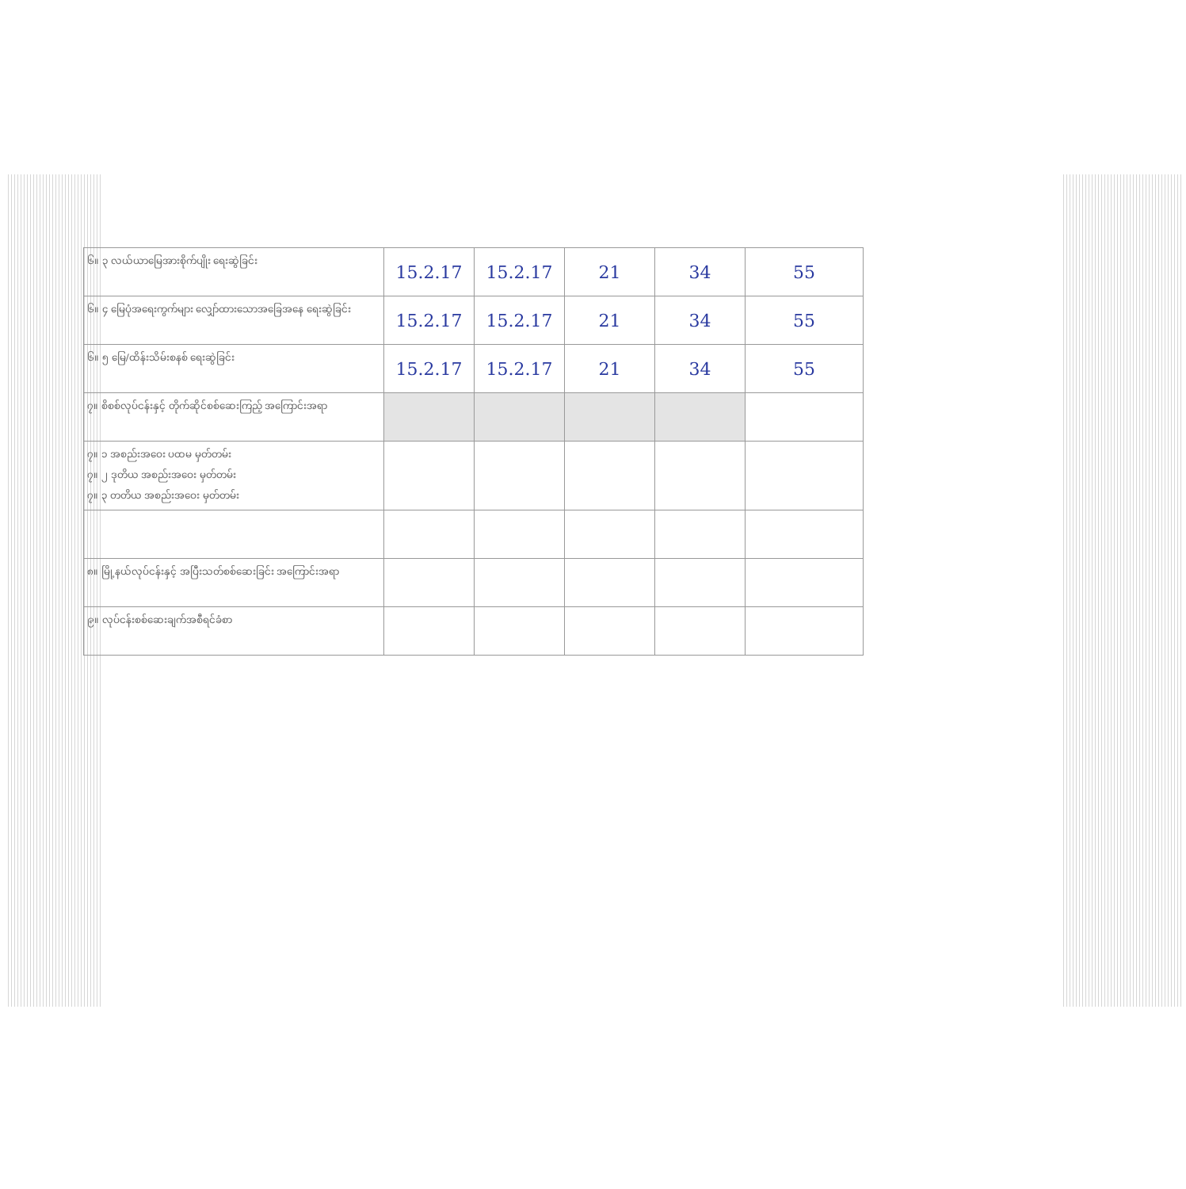| ၆။ ၃ လယ်ယာမြေအားစိုက်ပျိုး ရေးဆွဲခြင်း | 15.2.17 | 15.2.17 | 21 | 34 | 55 |
| ၆။ ၄ မြေပုံအရေးကွက်များ လျှော်ထားသောအခြေအနေ ရေးဆွဲခြင်း | 15.2.17 | 15.2.17 | 21 | 34 | 55 |
| ၆။ ၅ မြေ/ထိန်းသိမ်းစနစ် ရေးဆွဲခြင်း | 15.2.17 | 15.2.17 | 21 | 34 | 55 |
| ၇။ စိစစ်လုပ်ငန်းနှင့် တိုက်ဆိုင်စစ်ဆေးကြည့် အကြောင်းအရာ | | | | | |
| ၇။ ၁ အစည်းအဝေး ပထမ မှတ်တမ်း ၇။ ၂ ဒုတိယ အစည်းအဝေး မှတ်တမ်း ၇။ ၃ တတိယ အစည်းအဝေး မှတ်တမ်း | | | | | |
| ၈။ မြို့နယ်လုပ်ငန်းနှင့် အပြီးသတ်စစ်ဆေးခြင်း အကြောင်းအရာ | | | | | |
| ၉။ လုပ်ငန်းစစ်ဆေးချက်အစီရင်ခံစာ | | | | | |